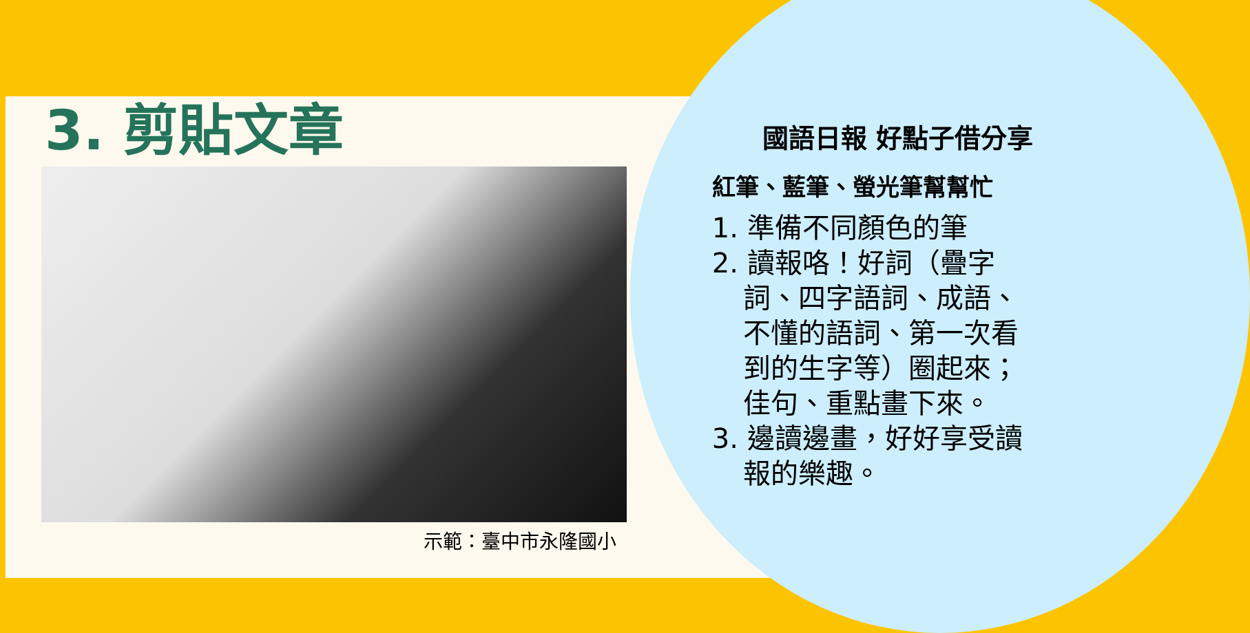3. 剪貼文章
示範：臺中市永隆國小
國語日報 好點子借分享
紅筆、藍筆、螢光筆幫幫忙
1. 準備不同顏色的筆
2. 讀報咯！好詞（疊字詞、四字語詞、成語、不懂的語詞、第一次看到的生字等）圈起來；佳句、重點畫下來。
3. 邊讀邊畫，好好享受讀報的樂趣。